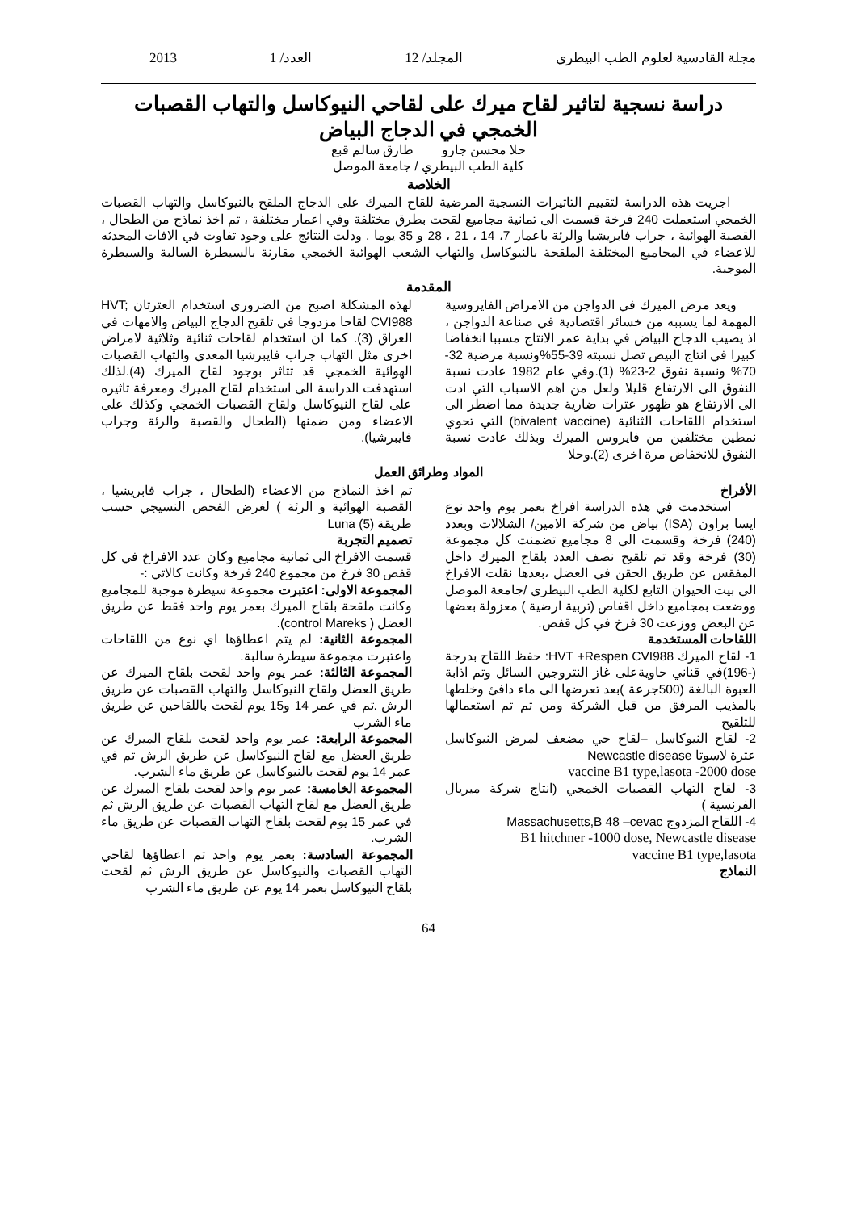مجلة القادسية لعلوم الطب البيطري المجلد/ 12 العدد/ 1 2013
دراسة نسجية لتاثير لقاح ميرك على لقاحي النيوكاسل والتهاب القصبات
الخمجي في الدجاج البياض
حلا محسن جارو طارق سالم قبع
كلية الطب البيطري / جامعة الموصل
الخلاصة
اجريت هذه الدراسة لتقييم التاثيرات النسجية المرضية للقاح الميرك على الدجاج الملقح بالنيوكاسل والتهاب القصبات الخمجي استعملت 240 فرخة قسمت الى ثمانية مجاميع لقحت بطرق مختلفة وفي اعمار مختلفة ، تم اخذ نماذج من الطحال ، القصبة الهوائية ، جراب فابريشيا والرئة باعمار 7، 14 ، 21 ، 28 و 35 يوما . ودلت النتائج على وجود تفاوت في الافات المحدثه للاعضاء في المجاميع المختلفة الملقحة بالنيوكاسل والتهاب الشعب الهوائية الخمجي مقارنة بالسيطرة السالبة والسيطرة الموجبة.
المقدمة
ويعد مرض الميرك في الدواجن من الامراض الفايروسية المهمة لما يسببه من خسائر اقتصادية في صناعة الدواجن ، اذ يصيب الدجاج البياض في بداية عمر الانتاج مسببا انخفاضا كبيرا في انتاج البيض تصل نسبته 39-55%ونسبة مرضية 32-70% ونسبة نفوق 2-23% (1).وفي عام 1982 عادت نسبة النفوق الى الارتفاع قليلا ولعل من اهم الاسباب التي ادت الى الارتفاع هو ظهور عترات ضارية جديدة مما اضطر الى استخدام اللقاحات الثنائية (bivalent vaccine) التي تحوي نمطين مختلفين من فايروس الميرك وبذلك عادت نسبة النفوق للانخفاض مرة اخرى (2).وحلا
لهذه المشكلة اصبح من الضروري استخدام العترتان HVT; CVI988 لقاحا مزدوجا في تلقيح الدجاج البياض والامهات في العراق (3). كما ان استخدام لقاحات ثنائية وثلاثية لامراض اخرى مثل التهاب جراب فايبرشيا المعدي والتهاب القصبات الهوائية الخمجي قد تتاثر بوجود لقاح الميرك (4).لذلك استهدفت الدراسة الى استخدام لقاح الميرك ومعرفة تاثيره على لقاح النيوكاسل ولقاح القصبات الخمجي وكذلك على الاعضاء ومن ضمنها (الطحال والقصبة والرئة وجراب فايبرشيا).
المواد وطرائق العمل
الأفراخ
استخدمت في هذه الدراسة افراخ بعمر يوم واحد نوع ايسا براون (ISA) بياض من شركة الامين/ الشلالات وبعدد (240) فرخة وقسمت الى 8 مجاميع تضمنت كل مجموعة (30) فرخة وقد تم تلقيح نصف العدد بلقاح الميرك داخل المفقس عن طريق الحقن في العضل ،بعدها نقلت الافراخ الى بيت الحيوان التابع لكلية الطب البيطري /جامعة الموصل ووضعت بمجاميع داخل اقفاص (تربية ارضية ) معزولة بعضها عن البعض ووزعت 30 فرخ في كل قفص.
اللقاحات المستخدمة
1- لقاح الميرك HVT +Respen CVI988: حفظ اللقاح بدرجة (-196)في قناني حاويةعلى غاز النتروجين السائل وتم اذابة العبوة البالغة (500جرعة )بعد تعرضها الى ماء دافئ وخلطها بالمذيب المرفق من قبل الشركة ومن ثم تم استعمالها للتلقيح
2- لقاح النيوكاسل –لقاح حي مضعف لمرض النيوكاسل عترة لاسوتا Newcastle disease
vaccine B1 type,lasota -2000 dose
3- لقاح التهاب القصبات الخمجي (انتاج شركة ميريال الفرنسية )
4- اللقاح المزدوج Massachusetts,B 48 –cevac
B1 hitchner -1000 dose, Newcastle disease
vaccine B1 type,lasota
النماذج
تم اخذ النماذج من الاعضاء (الطحال ، جراب فابريشيا ، القصبة الهوائية و الرئة ) لغرض الفحص النسيجي حسب طريقة Luna (5)
تصميم التجربة
قسمت الافراخ الى ثمانية مجاميع وكان عدد الافراخ في كل قفص 30 فرخ من مجموع 240 فرخة وكانت كالاتي :-
المجموعة الاولى: اعتبرت مجموعة سيطرة موجبة للمجاميع وكانت ملقحة بلقاح الميرك بعمر يوم واحد فقط عن طريق العضل ( control Mareks).
المجموعة الثانية: لم يتم اعطاؤها اي نوع من اللقاحات واعتبرت مجموعة سيطرة سالبة.
المجموعة الثالثة: عمر يوم واحد لقحت بلقاح الميرك عن طريق العضل ولقاح النيوكاسل والتهاب القصبات عن طريق الرش .ثم في عمر 14 و15 يوم لقحت باللقاحين عن طريق ماء الشرب
المجموعة الرابعة: عمر يوم واحد لقحت بلقاح الميرك عن طريق العضل مع لقاح النيوكاسل عن طريق الرش ثم في عمر 14 يوم لقحت بالنيوكاسل عن طريق ماء الشرب.
المجموعة الخامسة: عمر يوم واحد لقحت بلقاح الميرك عن طريق العضل مع لقاح التهاب القصبات عن طريق الرش ثم في عمر 15 يوم لقحت بلقاح التهاب القصبات عن طريق ماء الشرب.
المجموعة السادسة: بعمر يوم واحد تم اعطاؤها لقاحي التهاب القصبات والنيوكاسل عن طريق الرش ثم لقحت بلقاح النيوكاسل بعمر 14 يوم عن طريق ماء الشرب
64